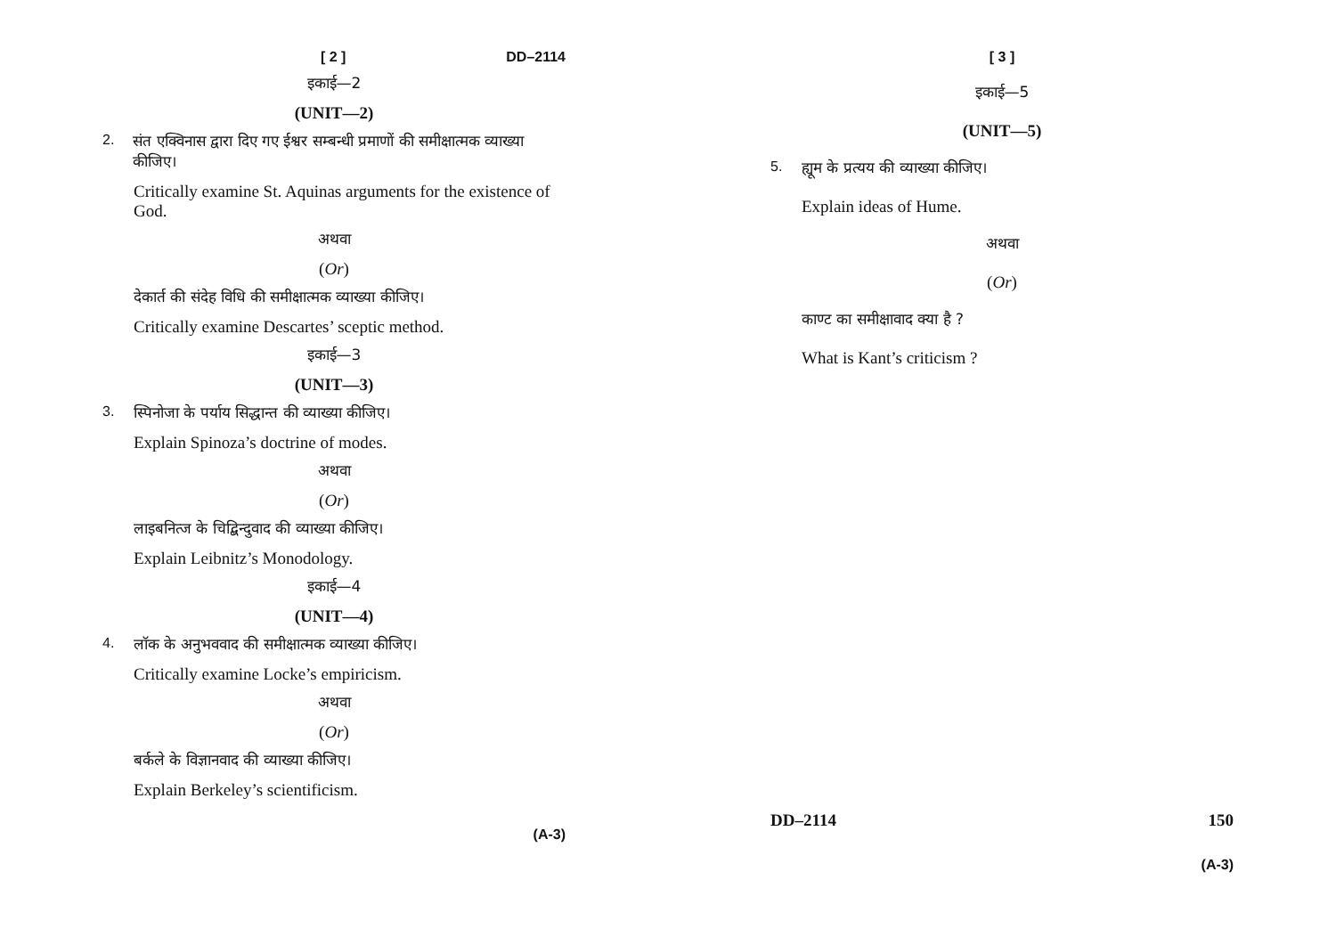[ 2 ] DD–2114
इकाई—2
(UNIT—2)
2. संत एक्विनास द्वारा दिए गए ईश्वर सम्बन्धी प्रमाणों की समीक्षात्मक व्याख्या कीजिए।
Critically examine St. Aquinas arguments for the existence of God.
अथवा
(Or)
देकार्त की संदेह विधि की समीक्षात्मक व्याख्या कीजिए।
Critically examine Descartes’ sceptic method.
इकाई—3
(UNIT—3)
3. स्पिनोजा के पर्याय सिद्धान्त की व्याख्या कीजिए।
Explain Spinoza’s doctrine of modes.
अथवा
(Or)
लाइबनित्ज के चिद्बिन्दुवाद की व्याख्या कीजिए।
Explain Leibnitz’s Monodology.
इकाई—4
(UNIT—4)
4. लॉक के अनुभववाद की समीक्षात्मक व्याख्या कीजिए।
Critically examine Locke’s empiricism.
अथवा
(Or)
बर्कले के विज्ञानवाद की व्याख्या कीजिए।
Explain Berkeley’s scientificism.
(A-3)
[ 3 ]
इकाई—5
(UNIT—5)
5. ह्यूम के प्रत्यय की व्याख्या कीजिए।
Explain ideas of Hume.
अथवा
(Or)
काण्ट का समीक्षावाद क्या है ?
What is Kant’s criticism ?
DD–2114 150
(A-3)